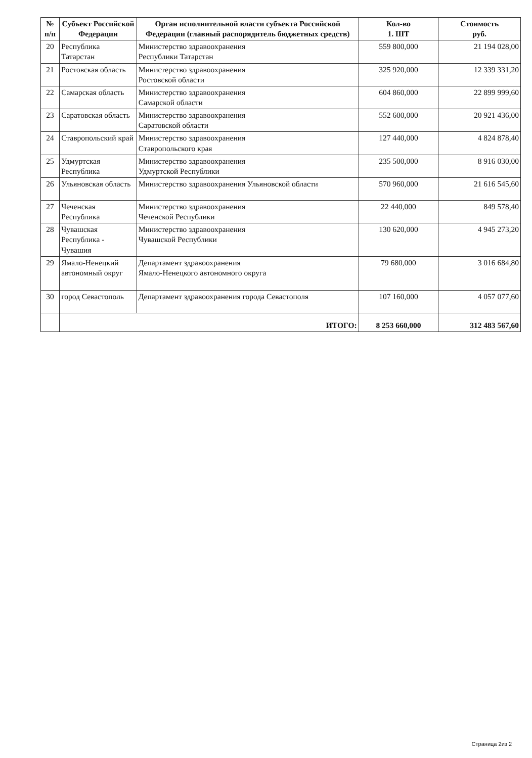| № п/п | Субъект Российской Федерации | Орган исполнительной власти субъекта Российской Федерации (главный распорядитель бюджетных средств) | Кол-во 1. ШТ | Стоимость руб. |
| --- | --- | --- | --- | --- |
| 20 | Республика Татарстан | Министерство здравоохранения Республики Татарстан | 559 800,000 | 21 194 028,00 |
| 21 | Ростовская область | Министерство здравоохранения Ростовской области | 325 920,000 | 12 339 331,20 |
| 22 | Самарская область | Министерство здравоохранения Самарской области | 604 860,000 | 22 899 999,60 |
| 23 | Саратовская область | Министерство здравоохранения Саратовской области | 552 600,000 | 20 921 436,00 |
| 24 | Ставропольский край | Министерство здравоохранения Ставропольского края | 127 440,000 | 4 824 878,40 |
| 25 | Удмуртская Республика | Министерство здравоохранения Удмуртской Республики | 235 500,000 | 8 916 030,00 |
| 26 | Ульяновская область | Министерство здравоохранения Ульяновской области | 570 960,000 | 21 616 545,60 |
| 27 | Чеченская Республика | Министерство здравоохранения Чеченской Республики | 22 440,000 | 849 578,40 |
| 28 | Чувашская Республика - Чувашия | Министерство здравоохранения Чувашской Республики | 130 620,000 | 4 945 273,20 |
| 29 | Ямало-Ненецкий автономный округ | Департамент здравоохранения Ямало-Ненецкого автономного округа | 79 680,000 | 3 016 684,80 |
| 30 | город Севастополь | Департамент здравоохранения города Севастополя | 107 160,000 | 4 057 077,60 |
| | ИТОГО: | | 8 253 660,000 | 312 483 567,60 |
Страница 2из 2